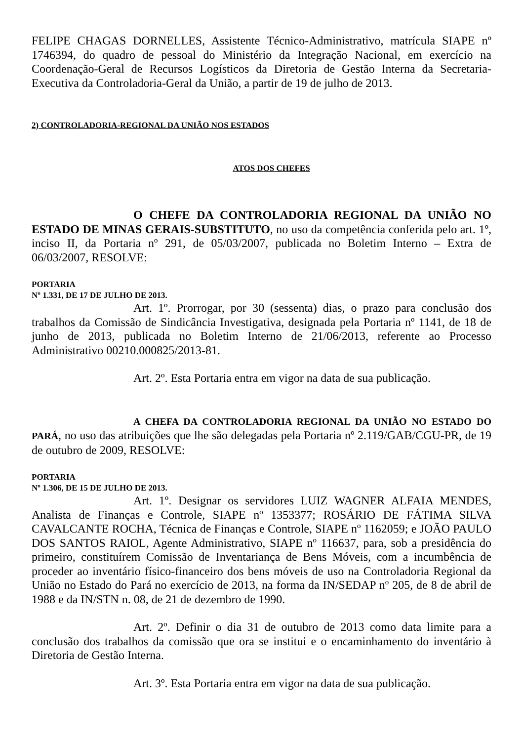FELIPE CHAGAS DORNELLES, Assistente Técnico-Administrativo, matrícula SIAPE nº 1746394, do quadro de pessoal do Ministério da Integração Nacional, em exercício na Coordenação-Geral de Recursos Logísticos da Diretoria de Gestão Interna da Secretaria-Executiva da Controladoria-Geral da União, a partir de 19 de julho de 2013.
2) CONTROLADORIA-REGIONAL DA UNIÃO NOS ESTADOS
ATOS DOS CHEFES
O CHEFE DA CONTROLADORIA REGIONAL DA UNIÃO NO ESTADO DE MINAS GERAIS-SUBSTITUTO, no uso da competência conferida pelo art. 1º, inciso II, da Portaria nº 291, de 05/03/2007, publicada no Boletim Interno – Extra de 06/03/2007, RESOLVE:
PORTARIA
Nº 1.331, DE 17 DE JULHO DE 2013.
Art. 1º. Prorrogar, por 30 (sessenta) dias, o prazo para conclusão dos trabalhos da Comissão de Sindicância Investigativa, designada pela Portaria nº 1141, de 18 de junho de 2013, publicada no Boletim Interno de 21/06/2013, referente ao Processo Administrativo 00210.000825/2013-81.
Art. 2º. Esta Portaria entra em vigor na data de sua publicação.
A CHEFA DA CONTROLADORIA REGIONAL DA UNIÃO NO ESTADO DO PARÁ, no uso das atribuições que lhe são delegadas pela Portaria nº 2.119/GAB/CGU-PR, de 19 de outubro de 2009, RESOLVE:
PORTARIA
Nº 1.306, DE 15 DE JULHO DE 2013.
Art. 1º. Designar os servidores LUIZ WAGNER ALFAIA MENDES, Analista de Finanças e Controle, SIAPE nº 1353377; ROSÁRIO DE FÁTIMA SILVA CAVALCANTE ROCHA, Técnica de Finanças e Controle, SIAPE nº 1162059; e JOÃO PAULO DOS SANTOS RAIOL, Agente Administrativo, SIAPE nº 116637, para, sob a presidência do primeiro, constituírem Comissão de Inventariança de Bens Móveis, com a incumbência de proceder ao inventário físico-financeiro dos bens móveis de uso na Controladoria Regional da União no Estado do Pará no exercício de 2013, na forma da IN/SEDAP nº 205, de 8 de abril de 1988 e da IN/STN n. 08, de 21 de dezembro de 1990.
Art. 2º. Definir o dia 31 de outubro de 2013 como data limite para a conclusão dos trabalhos da comissão que ora se institui e o encaminhamento do inventário à Diretoria de Gestão Interna.
Art. 3º. Esta Portaria entra em vigor na data de sua publicação.